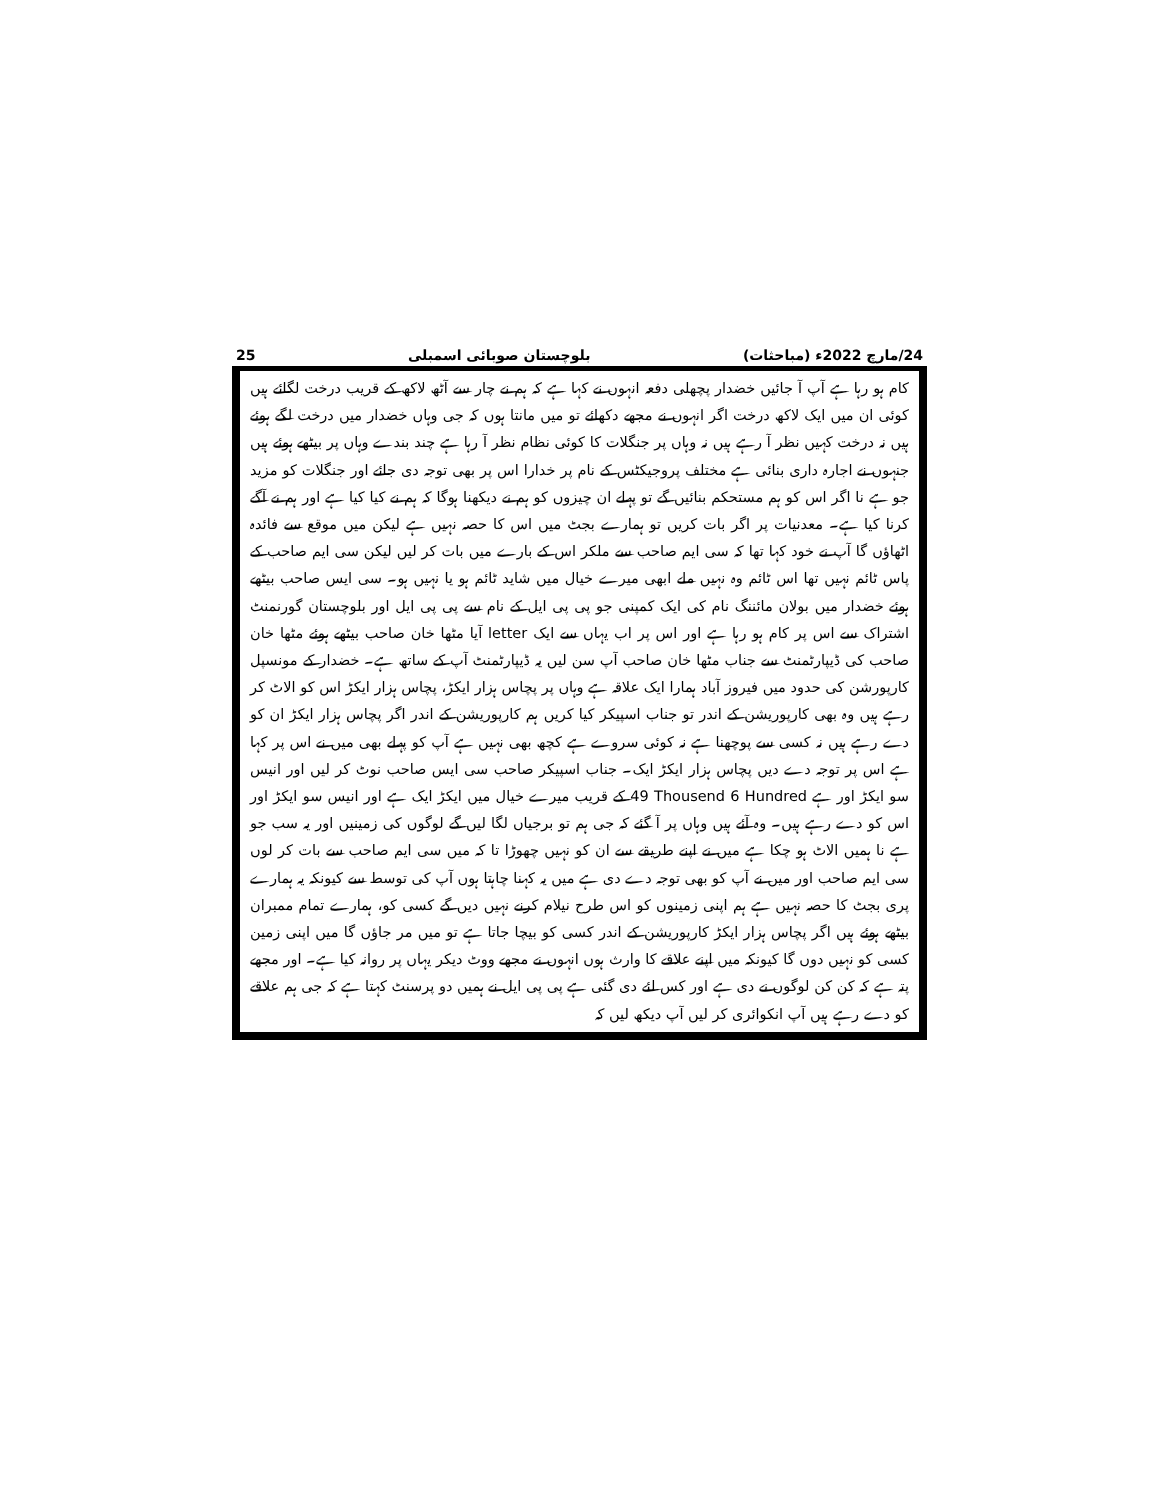25 بلوچستان صوبائی اسمبلی 24/مارچ 2022ء (مباحثات)
کام ہو رہا ہے آپ آ جائیں خضدار پچھلی دفعہ انہوں نے کہا ہے کہ ہم نے چار سے آٹھ لاکھ کے قریب درخت لگائے ہیں کوئی ان میں ایک لاکھ درخت اگر انہوں نے مجھے دکھائے تو میں مانتا ہوں کہ جی وہاں خضدار میں درخت لگے ہوئے ہیں نہ درخت کہیں نظر آ رہے ہیں نہ وہاں پر جنگلات کا کوئی نظام نظر آ رہا ہے چند بندے وہاں پر بیٹھے ہوئے ہیں جنہوں نے اجارہ داری بنائی ہے مختلف پروجیکٹس کے نام پر خدارا اس پر بھی توجہ دی جائے اور جنگلات کو مزید جو ہے نا اگر اس کو ہم مستحکم بنائیں گے تو پہلے ان چیزوں کو ہم نے دیکھنا ہوگا کہ ہم نے کیا کیا ہے اور ہم نے آگے کرنا کیا ہے۔ معدنیات پر اگر بات کریں تو ہمارے بجٹ میں اس کا حصہ نہیں ہے لیکن میں موقع سے فائدہ اٹھاؤں گا آپ نے خود کہا تھا کہ سی ایم صاحب سے ملکر اس کے بارے میں بات کر لیں لیکن سی ایم صاحب کے پاس ٹائم نہیں تھا اس ٹائم وہ نہیں ملے ابھی میرے خیال میں شاید ٹائم ہو یا نہیں ہو۔ سی ایس صاحب بیٹھے ہوئے خضدار میں بولان مائننگ نام کی ایک کمپنی جو پی پی ایل کے نام سے پی پی ایل اور بلوچستان گورنمنٹ اشتراک سے اس پر کام ہو رہا ہے اور اس پر اب یہاں سے ایک letter آیا مٹھا خان صاحب بیٹھے ہوئے مٹھا خان صاحب کی ڈیپارٹمنٹ سے جناب مٹھا خان صاحب آپ سن لیں یہ ڈیپارٹمنٹ آپ کے ساتھ ہے۔ خضدار کے مونسپل کارپورشن کی حدود میں فیروز آباد ہمارا ایک علاقہ ہے وہاں پر پچاس ہزار ایکڑ، پچاس ہزار ایکڑ اس کو الاٹ کر رہے ہیں وہ بھی کارپوریشن کے اندر تو جناب اسپیکر کیا کریں ہم کارپوریشن کے اندر اگر پچاس ہزار ایکڑ ان کو دے رہے ہیں نہ کسی سے پوچھنا ہے نہ کوئی سروے ہے کچھ بھی نہیں ہے آپ کو پہلے بھی میں نے اس پر کہا ہے اس پر توجہ دے دیں پچاس ہزار ایکڑ ایک۔ جناب اسپیکر صاحب سی ایس صاحب نوٹ کر لیں اور انیس سو ایکڑ اور ہے 49 Thousend 6 Hundred کے قریب میرے خیال میں ایکڑ ایک ہے اور انیس سو ایکڑ اور اس کو دے رہے ہیں۔ وہ آئے ہیں وہاں پر آ گئے کہ جی ہم تو برجیاں لگا لیں گے لوگوں کی زمینیں اور یہ سب جو ہے نا ہمیں الاٹ ہو چکا ہے میں نے اپنے طریقے سے ان کو نہیں چھوڑا تا کہ میں سی ایم صاحب سے بات کر لوں سی ایم صاحب اور میں نے آپ کو بھی توجہ دے دی ہے میں یہ کہنا چاہتا ہوں آپ کی توسط سے کیونکہ یہ ہمارے پری بجٹ کا حصہ نہیں ہے ہم اپنی زمینوں کو اس طرح نیلام کرنے نہیں دیں گے کسی کو، ہمارے تمام ممبران بیٹھے ہوئے ہیں اگر پچاس ہزار ایکڑ کارپوریشن کے اندر کسی کو بیچا جاتا ہے تو میں مر جاؤں گا میں اپنی زمین کسی کو نہیں دوں گا کیونکہ میں اپنے علاقے کا وارث ہوں انہوں نے مجھے ووٹ دیکر یہاں پر روانہ کیا ہے۔ اور مجھے پتہ ہے کہ کن کن لوگوں نے دی ہے اور کس لئے دی گئی ہے پی پی ایل نے ہمیں دو پرسنٹ کہتا ہے کہ جی ہم علاقے کو دے رہے ہیں آپ انکوائری کر لیں آپ دیکھ لیں کہ